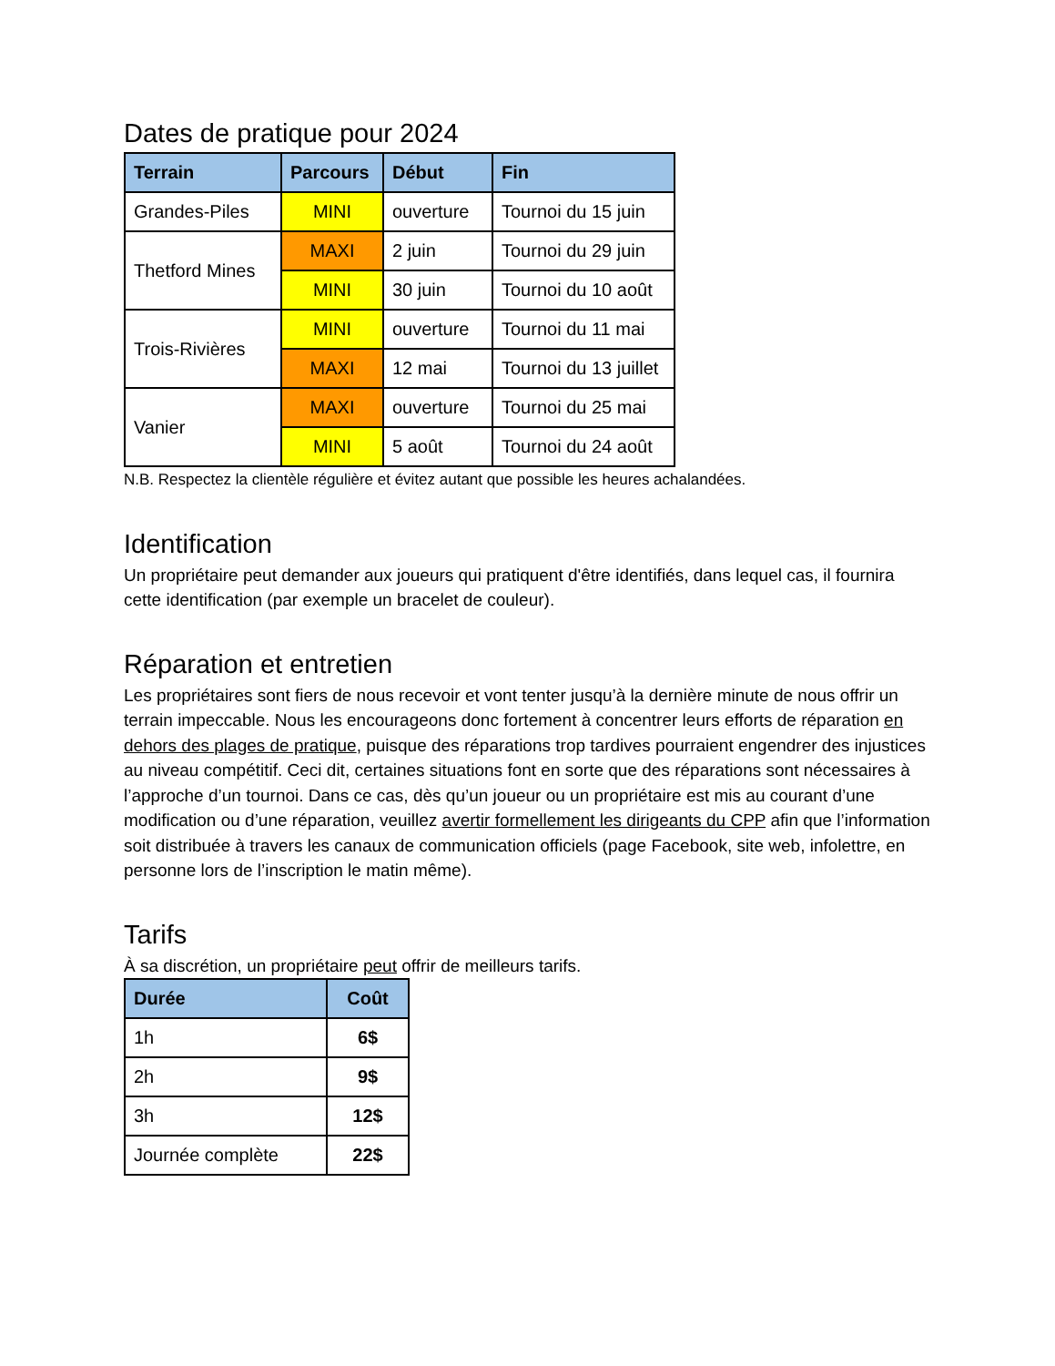Dates de pratique pour 2024
| Terrain | Parcours | Début | Fin |
| --- | --- | --- | --- |
| Grandes-Piles | MINI | ouverture | Tournoi du 15 juin |
| Thetford Mines | MAXI | 2 juin | Tournoi du 29 juin |
| | MINI | 30 juin | Tournoi du 10 août |
| Trois-Rivières | MINI | ouverture | Tournoi du 11 mai |
| | MAXI | 12 mai | Tournoi du 13 juillet |
| Vanier | MAXI | ouverture | Tournoi du 25 mai |
| | MINI | 5 août | Tournoi du 24 août |
N.B. Respectez la clientèle régulière et évitez autant que possible les heures achalandées.
Identification
Un propriétaire peut demander aux joueurs qui pratiquent d'être identifiés, dans lequel cas, il fournira cette identification (par exemple un bracelet de couleur).
Réparation et entretien
Les propriétaires sont fiers de nous recevoir et vont tenter jusqu’à la dernière minute de nous offrir un terrain impeccable. Nous les encourageons donc fortement à concentrer leurs efforts de réparation en dehors des plages de pratique, puisque des réparations trop tardives pourraient engendrer des injustices au niveau compétitif. Ceci dit, certaines situations font en sorte que des réparations sont nécessaires à l’approche d’un tournoi. Dans ce cas, dès qu’un joueur ou un propriétaire est mis au courant d’une modification ou d’une réparation, veuillez avertir formellement les dirigeants du CPP afin que l’information soit distribuée à travers les canaux de communication officiels (page Facebook, site web, infolettre, en personne lors de l’inscription le matin même).
Tarifs
À sa discrétion, un propriétaire peut offrir de meilleurs tarifs.
| Durée | Coût |
| --- | --- |
| 1h | 6$ |
| 2h | 9$ |
| 3h | 12$ |
| Journée complète | 22$ |